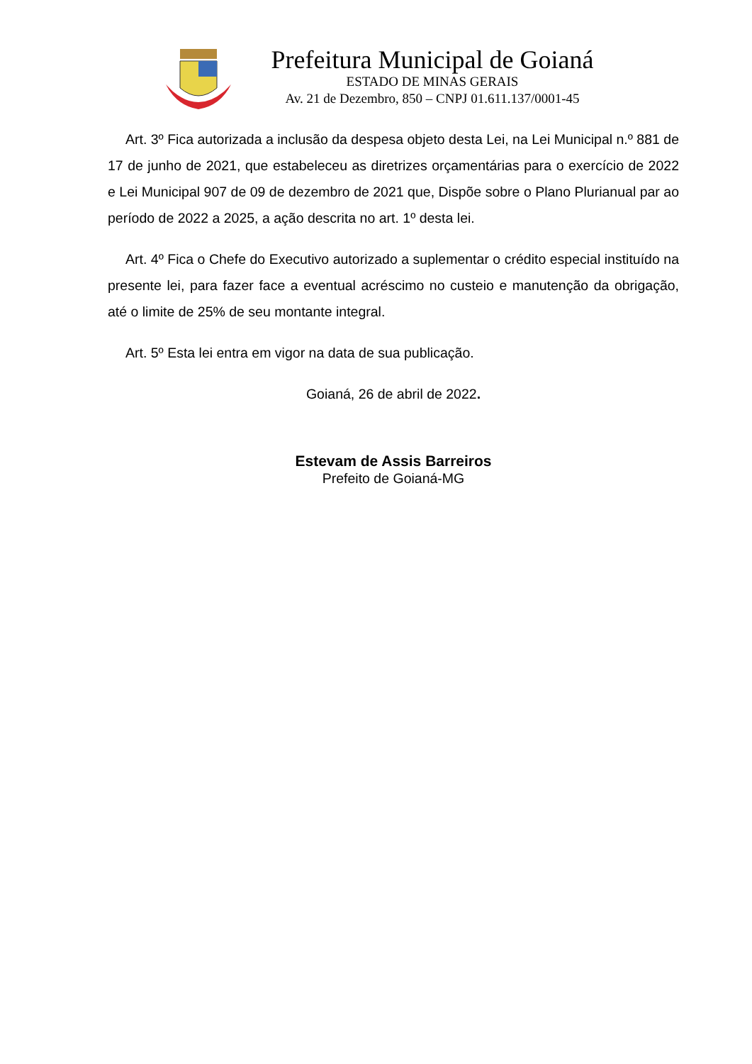Prefeitura Municipal de Goianá
ESTADO DE MINAS GERAIS
Av. 21 de Dezembro, 850 – CNPJ 01.611.137/0001-45
Art. 3º Fica autorizada a inclusão da despesa objeto desta Lei, na Lei Municipal n.º 881 de 17 de junho de 2021, que estabeleceu as diretrizes orçamentárias para o exercício de 2022 e Lei Municipal 907 de 09 de dezembro de 2021 que, Dispõe sobre o Plano Plurianual par ao período de 2022 a 2025, a ação descrita no art. 1º desta lei.
Art. 4º Fica o Chefe do Executivo autorizado a suplementar o crédito especial instituído na presente lei, para fazer face a eventual acréscimo no custeio e manutenção da obrigação, até o limite de 25% de seu montante integral.
Art. 5º Esta lei entra em vigor na data de sua publicação.
Goianá, 26 de abril de 2022.
Estevam de Assis Barreiros
Prefeito de Goianá-MG